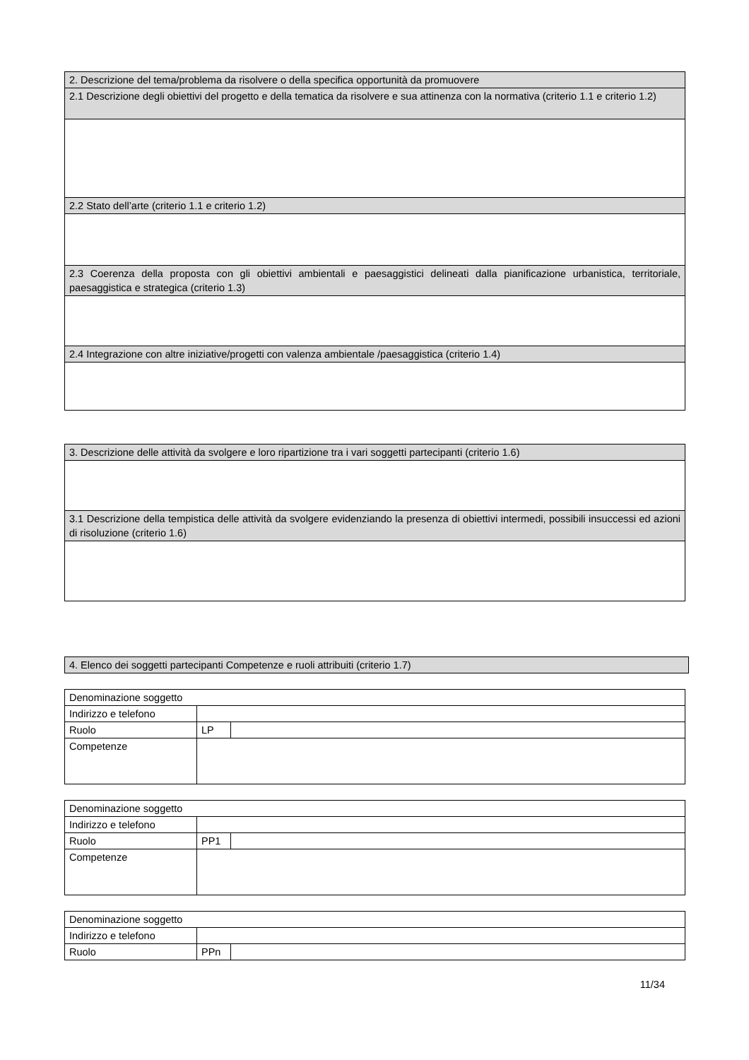| 2. Descrizione del tema/problema da risolvere o della specifica opportunità da promuovere |
| 2.1 Descrizione degli obiettivi del progetto e della tematica da risolvere e sua attinenza con la normativa (criterio 1.1 e criterio 1.2) |
| 2.2 Stato dell’arte (criterio 1.1 e criterio 1.2) |
| 2.3 Coerenza della proposta con gli obiettivi ambientali e paesaggistici delineati dalla pianificazione urbanistica, territoriale, paesaggistica e strategica (criterio 1.3) |
| 2.4 Integrazione con altre iniziative/progetti con valenza ambientale /paesaggistica (criterio 1.4) |
| 3. Descrizione delle attività da svolgere e loro ripartizione tra i vari soggetti partecipanti (criterio 1.6) |
| 3.1 Descrizione della tempistica delle attività da svolgere evidenziando la presenza di obiettivi intermedi, possibili insuccessi ed azioni di risoluzione (criterio 1.6) |
| 4. Elenco dei soggetti partecipanti Competenze e ruoli attribuiti (criterio 1.7) |
| Denominazione soggetto | | |
| Indirizzo e telefono | | |
| Ruolo | LP | |
| Competenze | | |
| Denominazione soggetto | | |
| Indirizzo e telefono | | |
| Ruolo | PP1 | |
| Competenze | | |
| Denominazione soggetto | | |
| Indirizzo e telefono | | |
| Ruolo | PPn | |
11/34